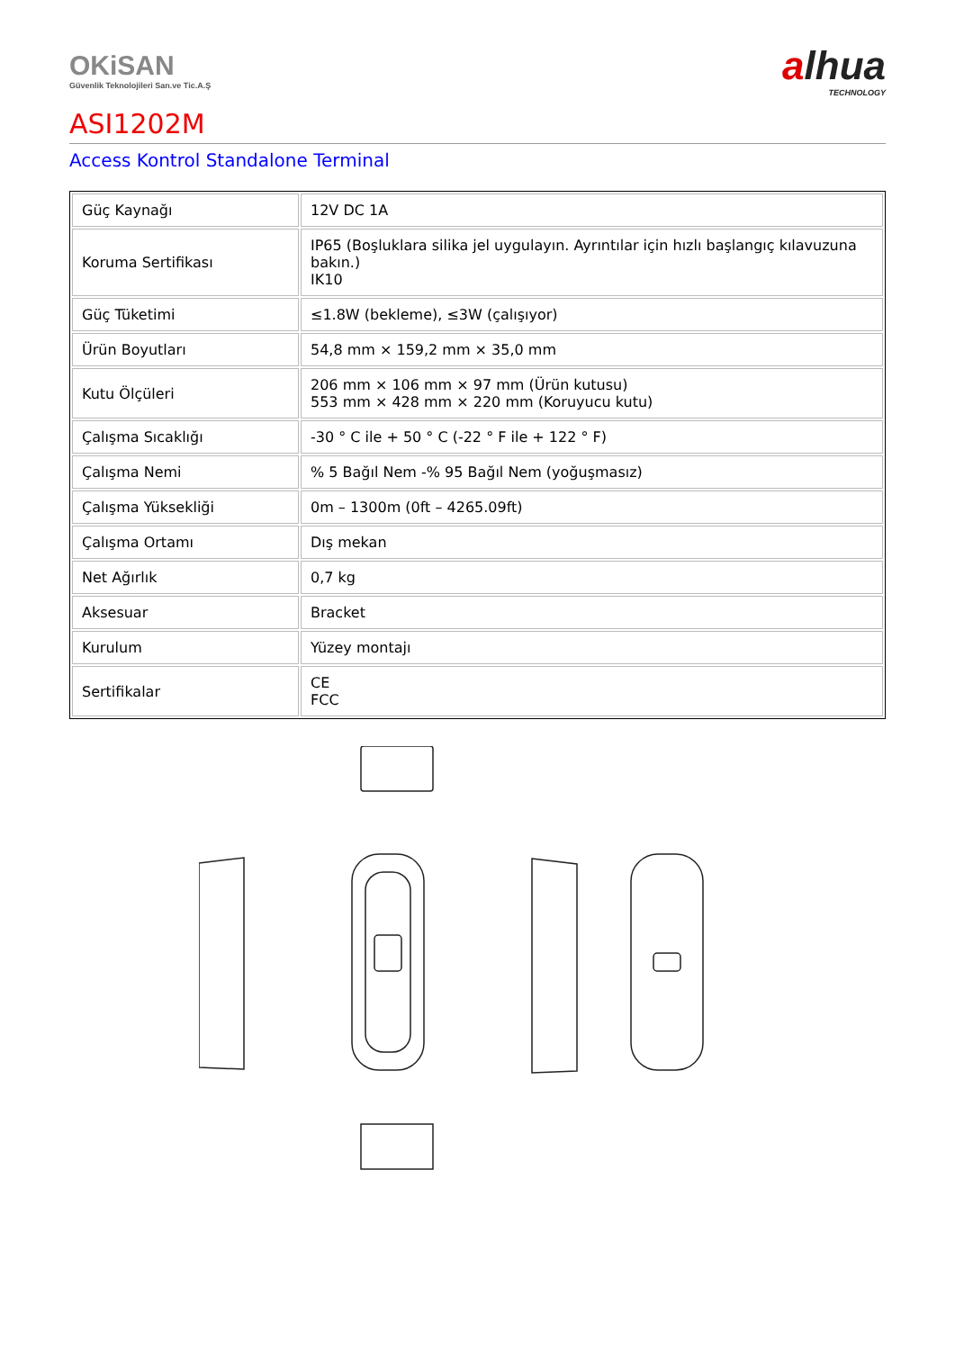OKiSAN
Güvenlik Teknolojileri San.ve Tic.A.Ş
alhua
TECHNOLOGY
ASI1202M
Access Kontrol Standalone Terminal
| Güç Kaynağı | 12V DC 1A |
| Koruma Sertifikası | IP65 (Boşluklara silika jel uygulayın. Ayrıntılar için hızlı başlangıç kılavuzuna bakın.) IK10 |
| Güç Tüketimi | ≤1.8W (bekleme), ≤3W (çalışıyor) |
| Ürün Boyutları | 54,8 mm × 159,2 mm × 35,0 mm |
| Kutu Ölçüleri | 206 mm × 106 mm × 97 mm (Ürün kutusu) 553 mm × 428 mm × 220 mm (Koruyucu kutu) |
| Çalışma Sıcaklığı | -30 ° C ile + 50 ° C (-22 ° F ile + 122 ° F) |
| Çalışma Nemi | % 5 Bağıl Nem -% 95 Bağıl Nem (yoğuşmasız) |
| Çalışma Yüksekliği | 0m – 1300m (0ft – 4265.09ft) |
| Çalışma Ortamı | Dış mekan |
| Net Ağırlık | 0,7 kg |
| Aksesuar | Bracket |
| Kurulum | Yüzey montajı |
| Sertifikalar | CE FCC |